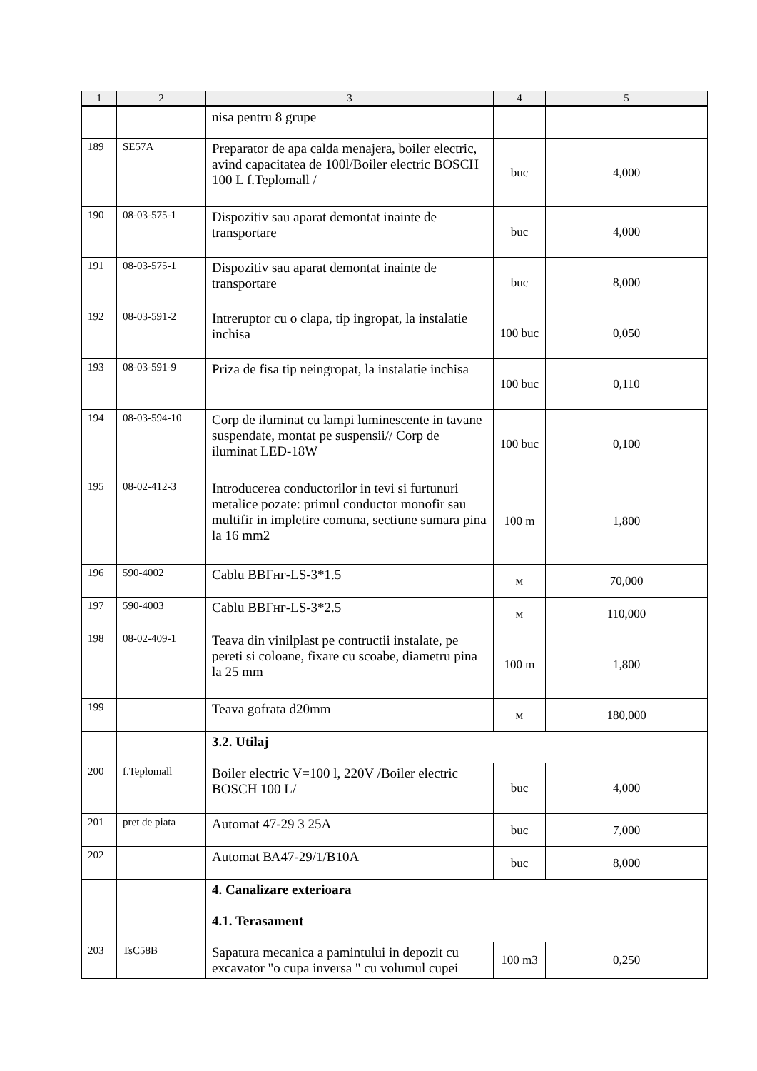| 1 | 2 | 3 | 4 | 5 |
| --- | --- | --- | --- | --- |
| | | nisa pentru 8 grupe | | |
| 189 | SE57A | Preparator de apa calda menajera, boiler electric, avind capacitatea de 100l/Boiler electric BOSCH 100 L f.Teplomall / | buc | 4,000 |
| 190 | 08-03-575-1 | Dispozitiv sau aparat demontat inainte de transportare | buc | 4,000 |
| 191 | 08-03-575-1 | Dispozitiv sau aparat demontat inainte de transportare | buc | 8,000 |
| 192 | 08-03-591-2 | Intreruptor cu o clapa, tip ingropat, la instalatie inchisa | 100 buc | 0,050 |
| 193 | 08-03-591-9 | Priza de fisa tip neingropat, la instalatie inchisa | 100 buc | 0,110 |
| 194 | 08-03-594-10 | Corp de iluminat cu lampi luminescente in tavane suspendate, montat pe suspensii// Corp de iluminat LED-18W | 100 buc | 0,100 |
| 195 | 08-02-412-3 | Introducerea conductorilor in tevi si furtunuri metalice pozate: primul conductor monofir sau multifir in impletire comuna, sectiune sumara pina la 16 mm2 | 100 m | 1,800 |
| 196 | 590-4002 | Cablu ВВГнг-LS-3*1.5 | м | 70,000 |
| 197 | 590-4003 | Cablu ВВГнг-LS-3*2.5 | м | 110,000 |
| 198 | 08-02-409-1 | Teava din vinilplast pe contructii instalate, pe pereti si coloane, fixare cu scoabe, diametru pina la 25 mm | 100 m | 1,800 |
| 199 | | Teava gofrata d20mm | м | 180,000 |
| | | 3.2. Utilaj | | |
| 200 | f.Teplomall | Boiler electric V=100 l, 220V /Boiler electric BOSCH 100 L/ | buc | 4,000 |
| 201 | pret de piata | Automat 47-29 3 25A | buc | 7,000 |
| 202 | | Automat ВА47-29/1/В10А | buc | 8,000 |
| | | 4. Canalizare exterioara 4.1. Terasament | | |
| 203 | TsC58B | Sapatura mecanica a pamintului in depozit cu excavator "o cupa inversa " cu volumul cupei | 100 m3 | 0,250 |